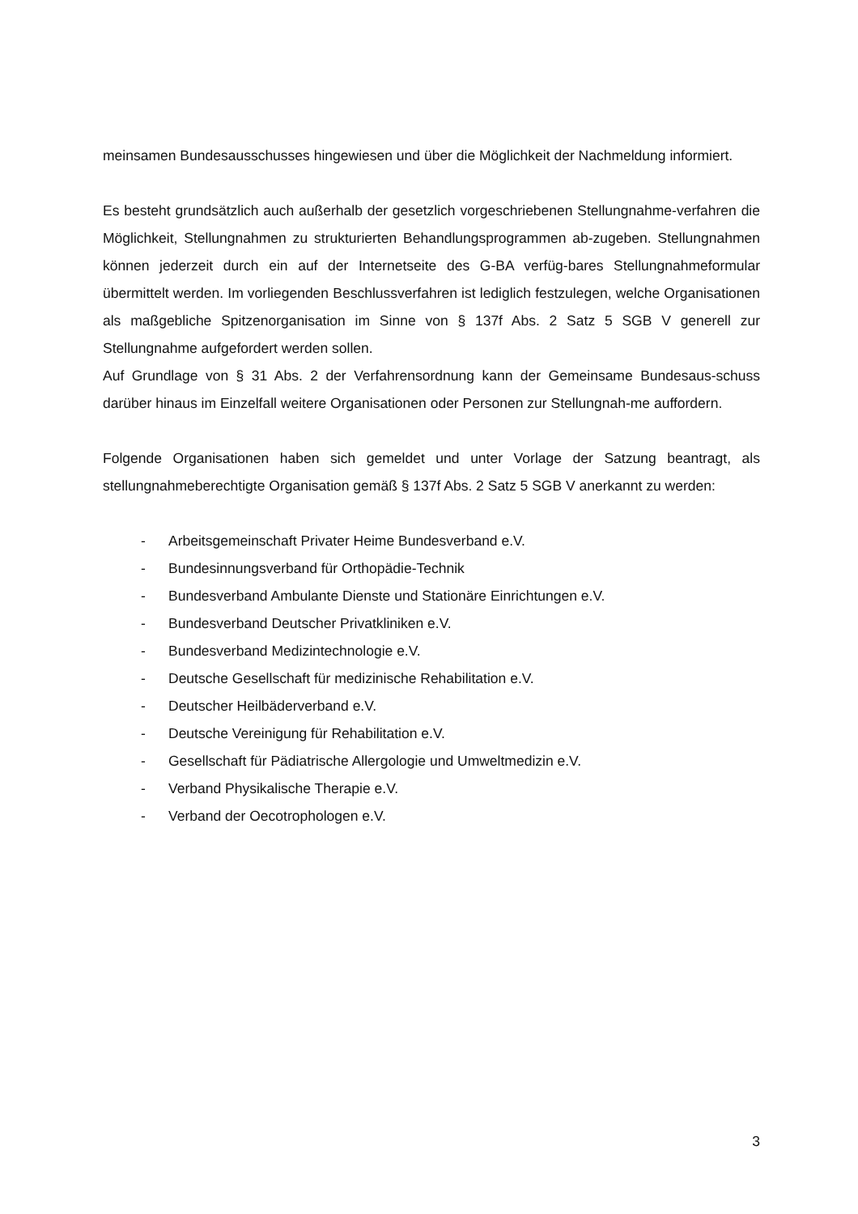meinsamen Bundesausschusses hingewiesen und über die Möglichkeit der Nachmeldung informiert.
Es besteht grundsätzlich auch außerhalb der gesetzlich vorgeschriebenen Stellungnahme-verfahren die Möglichkeit, Stellungnahmen zu strukturierten Behandlungsprogrammen ab-zugeben. Stellungnahmen können jederzeit durch ein auf der Internetseite des G-BA verfüg-bares Stellungnahmeformular übermittelt werden. Im vorliegenden Beschlussverfahren ist lediglich festzulegen, welche Organisationen als maßgebliche Spitzenorganisation im Sinne von § 137f Abs. 2 Satz 5 SGB V generell zur Stellungnahme aufgefordert werden sollen.
Auf Grundlage von § 31 Abs. 2 der Verfahrensordnung kann der Gemeinsame Bundesaus-schuss darüber hinaus im Einzelfall weitere Organisationen oder Personen zur Stellungnah-me auffordern.
Folgende Organisationen haben sich gemeldet und unter Vorlage der Satzung beantragt, als stellungnahmeberechtigte Organisation gemäß § 137f Abs. 2 Satz 5 SGB V anerkannt zu werden:
- Arbeitsgemeinschaft Privater Heime Bundesverband e.V.
- Bundesinnungsverband für Orthopädie-Technik
- Bundesverband Ambulante Dienste und Stationäre Einrichtungen e.V.
- Bundesverband Deutscher Privatkliniken e.V.
- Bundesverband Medizintechnologie e.V.
- Deutsche Gesellschaft für medizinische Rehabilitation e.V.
- Deutscher Heilbäderverband e.V.
- Deutsche Vereinigung für Rehabilitation e.V.
- Gesellschaft für Pädiatrische Allergologie und Umweltmedizin e.V.
- Verband Physikalische Therapie e.V.
- Verband der Oecotrophologen e.V.
3